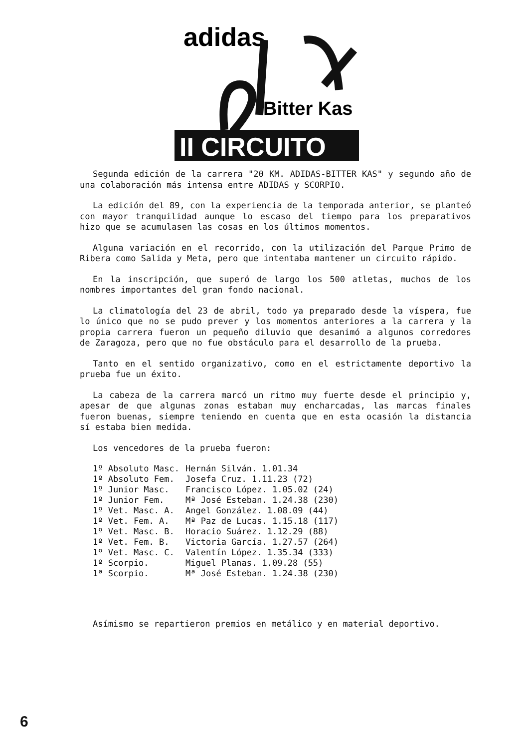adidas
Bitter Kas
II CIRCUITO
Segunda edición de la carrera "20 KM. ADIDAS-BITTER KAS" y segundo año de una colaboración más intensa entre ADIDAS y SCORPIO.
La edición del 89, con la experiencia de la temporada anterior, se planteó con mayor tranquilidad aunque lo escaso del tiempo para los preparativos hizo que se acumulasen las cosas en los últimos momentos.
Alguna variación en el recorrido, con la utilización del Parque Primo de Ribera como Salida y Meta, pero que intentaba mantener un circuito rápido.
En la inscripción, que superó de largo los 500 atletas, muchos de los nombres importantes del gran fondo nacional.
La climatología del 23 de abril, todo ya preparado desde la víspera, fue lo único que no se pudo prever y los momentos anteriores a la carrera y la propia carrera fueron un pequeño diluvio que desanimó a algunos corredores de Zaragoza, pero que no fue obstáculo para el desarrollo de la prueba.
Tanto en el sentido organizativo, como en el estrictamente deportivo la prueba fue un éxito.
La cabeza de la carrera marcó un ritmo muy fuerte desde el principio y, apesar de que algunas zonas estaban muy encharcadas, las marcas finales fueron buenas, siempre teniendo en cuenta que en esta ocasión la distancia sí estaba bien medida.
Los vencedores de la prueba fueron:
| 1º Absoluto Masc. | Hernán Silván. 1.01.34 |
| 1º Absoluto Fem. | Josefa Cruz. 1.11.23 (72) |
| 1º Junior Masc. | Francisco López. 1.05.02 (24) |
| 1º Junior Fem. | Mª José Esteban. 1.24.38 (230) |
| 1º Vet. Masc. A. | Angel González. 1.08.09 (44) |
| 1º Vet. Fem. A. | Mª Paz de Lucas. 1.15.18 (117) |
| 1º Vet. Masc. B. | Horacio Suárez. 1.12.29 (88) |
| 1º Vet. Fem. B. | Victoria García. 1.27.57 (264) |
| 1º Vet. Masc. C. | Valentín López. 1.35.34 (333) |
| 1º Scorpio. | Miguel Planas. 1.09.28 (55) |
| 1ª Scorpio. | Mª José Esteban. 1.24.38 (230) |
Asímismo se repartieron premios en metálico y en material deportivo.
6